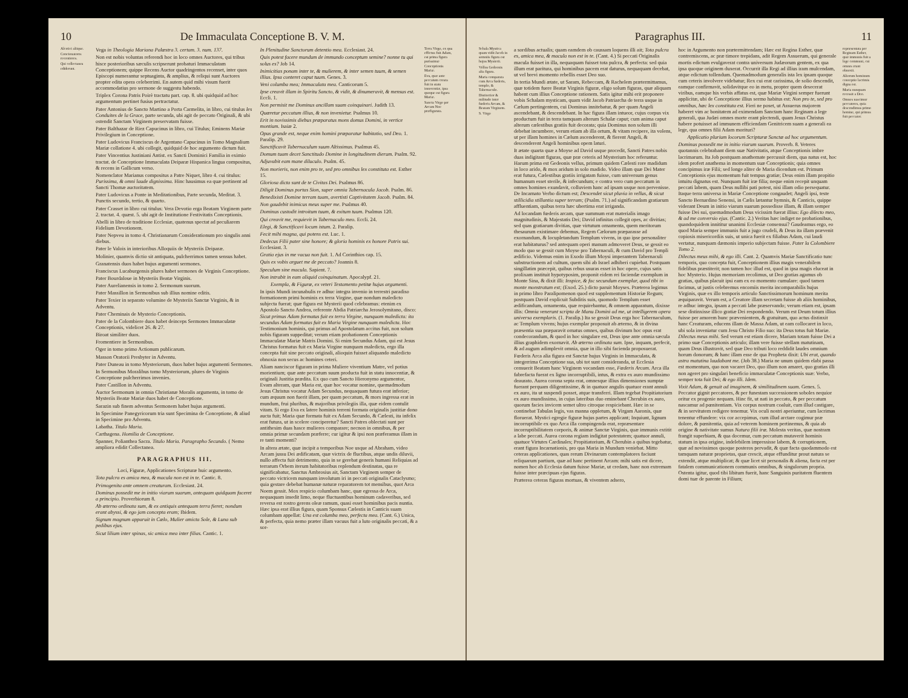10 De Immaculata Conceptione B. V. M.
Alcetici aliique.
Concionatores recentiores.
Qui collectanea ediderunt.
Vega in Theologia Mariana Palæstra 3. certam. 3. num. 137.
Non est nobis voluntas referendi hoc in loco omnes Auctores, qui tribus hisce posterioribus sæculis scripserunt probaturi Immaculatam Conceptionem; quippe Recens Auctor quadringentos recenset, inter quos Episcopi numerantur septuaginta, & amplius, & reliqui sunt Auctores propter edita opera celeberrimi. En autem quid mihi visum fuerit accommodatius pro sermone de suggestu habendo.
Triplex Corona Patris Poirè tractatu part. cap. 8. ubi quidquid ad hoc argumentum pertinet fusius pertractatur.
Pater Antonius de Sancto Martino a Porta Carmelita, in libro, cui titulus les Conduites de la Grace, parte secunda, ubi agit de peccato Originali, & ubi ostendit Sanctam Virginem preservatam fuisse.
Pater Balthazar de Riez Capucinus in libro, cui Titulus; Eminens Mariæ Privilegium in Conceptione.
Pater Ludovicus Franciscus de Argentano Capucinus in Tomo Magnalium Mariæ collatione 4. ubi collegit, quidquid de hoc argumento dictum fuit.
Pater Vincentius Justiniani Antist. ex Sancti Dominici Familia in eximio tractat. de Conceptione Immaculata Deiparæ Hispanica lingua compositus, & recens in Gallicum verso.
Nomenclator Marianus compositus a Patre Niquet, libro 4. cui titulus: Purissima, & omni laude dignissima. Hinc hausimus ea quæ pertinent ad Sancti Thomæ auctoritatem.
Pater Ludovicus a Ponte in Meditationibus, Parte secunda, Meditat. 3. Punctis secundo, tertio, & quarto.
Pater Crasset in libro cui titulus: Vera Devotio erga Beatam Virginem parte 2. tractat. 4. quæst. 5. ubi agit de Institutione Festivitatis Conceptionis.
Abelli in libro de traditione Ecclesiæ, quatenus spectat ad peculiarem Fidelium Devotionem.
Pater Nepveu in tomo 4. Christianarum Considerationum pro singulis anni diebus.
Pater le Valois in interioribus Alloquiis de Mysteriis Deiparæ.
Molinier, quamvis dictio sit antiquata, pulcherrimos tamen sensus habet.
Granatensis duos habet hujus argumenti sermones.
Franciscus Lucaburgensis plures habet sermones de Virginis Conceptione.
Pater Bourdaloue in Mysteriis Beatæ Virginis.
Pater Aurelianensis in tomo 2. Sermonum suorum.
Pater Massillon in Sermonibus sub illius nomine editis.
Pater Texier in separato volumine de Mysteriis Sanctæ Virginis, & in Adventu.
Pater Cheminais de Mysterio Conceptionis.
Pater de la Colombiere duos habet deinceps Sermones Immaculatæ Conceptionis, videlicet 26. & 27.
Biroat similiter duos.
Fromentiere in Sermonibus.
Oger in tomo primo Actionum publicarum.
Masson Oratorii Presbyter in Adventu.
Pater Duneau in tomo Mysteriorum, duos habet hujus argumenti Sermones.
In Sermonibus Moralibus tomo Mysteriorum, plures de Virginis Conceptione pulcherrimos invenies.
Pater Castillon in Adventu.
Auctor Sermonum in omnia Christianæ Moralis argumenta, in tomo de Mysteriis Beatæ Mariæ duos habet de Conceptione.
Sarazin sub finem adventus Sermonem habet hujus argumenti.
In Specimine Panegyricorum tria sunt Specimina de Conceptione, & aliud in Specimine pro Adventu.
Labatha. Titulo Maria.
Carthagena. Homilia de Conceptione.
Spanner, Polianthea Sacra. Titulo Maria. Paragrapho Secundo. ( Nemo ampliora edidit Collectanea.
PARAGRAPHUS III.
Loci, Figuræ, Applicationes Scripturæ huic argumento.
Tota pulcra es amica mea, & macula non est in te. Cantic. 8.
Primogenita ante omnem creaturam. Ecclesiast. 24.
Dominus possedit me in initio viarum suarum, antequam quidquam faceret a principio. Proverbiorum 8.
Ab æterno ordinata sum, & ex antiquis antequam terra fieret; nondum erant abyssi, & ego jam concepta eram; Ibidem.
Signum magnum apparuit in Cælo, Mulier amicta Sole, & Luna sub pedibus ejus.
Sicut lilium inter spinas, sic amica mea inter filias. Cantic. 1.
In Plenitudine Sanctorum detentio mea. Ecclesiast. 24.
Quis potest facere mundum de immundo conceptum semine? nonne tu qui solus es? Job 14.
Inimicitias ponam inter te, & mulierem, & inter semen tuum, & semen illius. Ipsa conteret caput tuum. Genes. 3.
Veni columba mea; Immaculata mea. Canticorum 5.
Ipse creavit illam in Spiritu Sancto, & vidit, & dinumeravit, & mensus est. Eccli. 1.
Non permisit me Dominus ancillam suam coinquinari. Judith 13.
Quæretur peccatum illius, & non invenietur. Psalmus 10.
Erit in novissimis diebus præparatus mons domus Domini, in vertice montium. Isaiæ 2.
Opus grande est, neque enim homini præparatur habitatio, sed Deo. 1. Paralip. 29.
Sanctificavit Tabernaculum suum Altissimus. Psalmus 45.
Domum tuam decet Sanctitudo Domine in longitudinem dierum. Psalm. 92.
Adjuvabit eam mane diluculo. Psalm. 45.
Non morieris, non enim pro te, sed pro omnibus lex constituta est. Esther 15.
Gloriosa dicta sunt de te Civitas Dei. Psalmus 86.
Diligit Dominus portas Sion, super omnia Tabernacula Jacob. Psalm. 86.
Benedixisti Domine terram tuam, avertisti Captivitatem Jacob. Psalm. 84.
Non gaudebit inimicus meus super me. Psalmus 40.
Dominus custodit introitum tuum, & exitum tuum. Psalmus 120.
Qui creavit me, requievit in Tabernaculo meo. Eccli. 24.
Elegi, & Sanctificavi locum istum. 2. Paralip.
Fecit mihi magna, qui potens est. Luc. 1.
Dedecus Filii pater sine honore; & gloria hominis ex honore Patris sui. Ecclesiast. 3.
Gratia ejus in me vacua non fuit. 1. Ad Corinthios cap. 15.
Quis ex vobis arguet me de peccato? Joannis 8.
Speculum sine macula. Sapient. 7.
Non intrabit in eam aliquid coinquinatum. Apocalypf. 21.
Exempla, & Figuræ, ex veteri Testamento petitæ hujus argumenti.
In ipsis Mundi incunabulis re adhuc integra invenio in terrestri paradiso formationem primi hominis ex terra Virgine, quæ nondum maledicto subjecta fuerat; quæ figura est Mysterii quod celebramus: etenim ex Apostolo Sancto Andrea, referente Abdia Patriarcha Jerosolymitano, disco: Sicut primus Adam formatus fuit ex terra Virgine, nunquam maledicta: ita secundus Adam formatus fuit ex Maria Virgine nunquam maledicta. Hoc Testimonium hominis, qui primus ad Apostolatum accitus fuit, non solum nobis figuram suppeditat; verum etiam probationem Conceptionis Immaculatæ Mariæ Matris Domini. Si enim Secundus Adam, qui est Jesus Christus formatus fuit ex Maria Virgine nunquam maledicta, ergo illa concepta fuit sine peccato originali, alioquin fuisset aliquando maledicto obnoxia non secus ac homines ceteri.
Aliam nanciscor figuram in prima Muliere viventium Matre, vel potius morientium; quæ ante peccatum suum producta fuit in statu innocentiæ, & originali Justitia prædita. Ex quo cum Sancto Hieronymo argumentor, Evam alteram, quæ Maria est, quæ hoc vocatur nomine, quemadmodum Jesus Christus vocatur Adam Secundus, nequaquam futura erat inferior; cum æquum non fuerit illam, per quam peccatum, & mors ingressa erat in mundum, frui pluribus, & majoribus privilegiis illa, quæ eidem contulit vitam. Si ergo Eva ex latere hominis terreni formata originalis justitiæ dono aucta fuit; Maria quæ formata fuit ex Adam Secundo, & Cælesti, ita infelix erat futura, ut in scelere conciperetur? Sancti Patres oblectati sunt per antithesim duas hasce mulieres comparare; necnon in omnibus, & per omnia primæ secundam præferre; cur igitur & ipsi non præferamus illam in re tanti momenti?
In altera ætate, quæ incipit a temporibus Noe usque ad Abraham, video Arcam jussu Dei ædificatam, quæ victrix de fluctibus, atque undis diluvii, nullo affecta fuit detrimento, quia in se gerebat generis humani Reliquias ad terrarum Orbem iterum habitatoribus replendum destinatas, qua re significabatur, Sanctus Ambrosius ait, Sanctam Virginem semper de peccato victricem nunquam involutum iri in peccati originalis Cataclysmo; quia gestare debebat humanæ naturæ reparatorem tot mensibus, quot Arca Noem gessit. Mox respicio columbam hanc, quæ egressa de Arca, nequaquam insedit limo, neque fluctuantibus hominum cadaveribus, sed reversa est rostro gerens oleæ ramum, quasi esset hominibus pacis nuntia. Hæc ipsa erat illius figura, quam Sponsus Cælestis in Canticis suam columbam appellat: Una est columba mea, perfecta mea. (Cant. 6.) Unica, & perfecta, quia nemo præter illam vacuus fuit a luto originalis peccati, & a sor-
Terra Virgo, ex qua effictus fuit Adam, est prima figura purissimæ Conceptionis Mariæ.
Eva, quæ ante peccatum creata fuit in statu innocentiæ, ipsa quoque est figura Mariæ.
Sancta Virgo per Arcam Noe præfigurata.
Paragraphus III. 11
Schala Mystica quam vidit Jacob in somniis figura est hujus Mysterii.
Vellus Gedeonis alia figura.
Maria comparata cum Arca fœderis, templo, & Tabernaculo.
Distinctior & militudo inter fœderis Arcam, & Beatam Virginem.
S. Virgo
a sordibus actualis; quam eamdem ob caussam loquens illi ait; Tota pulcra es, amica mea, & macula non est in te. (Cant. 4.) Si peccati Originalis macula fuisset in illa, nequaquam fuisset tota pulcra, & perfecta: sed quia illum erat paritura, qui hominibus pacem erat daturus, nequaquam decebat, ut vel brevi momento rebellis esset Deo suo.
In tertia Mundi ætate, ut Saram, Rebeccam, & Rachelem prætermittamus, quæ totidem fuere Beatæ Virginis figuræ, eligo solum figuras, quæ aliquam habent cum illius Conceptione rationem. Satis igitur mihi erit proponere vobis Schalam mysticam, quam vidit Jacob Patriarcha de terra usque in Cælum pertingentem, cui Dominus innitebatur, & per quam Angeli ascendebant, & descendebant. In hac figura illam intueor, cujus corpus vix productum fuit in terra tamquam alterum Schalæ caput; cum anima caput alterum cælestibus gratiis fuit decorata; quia Dominus non solum illi debebat incumbere, verum etiam ab illa ortum, & vitam recipere, ita volens, ut per illam homines in Cælum ascenderent, & fierent Angeli, & descenderent Angeli hominibus opem laturi.
It ætate quarta quæ a Moyse ad David usque procedit, Sancti Patres nobis duas indigitant figuras, quæ præ ceteris ad Mysterium hoc referuntur. Harum prima est Gedeonis vellus, primum quidem Cælesti rore madidum in loco arido, & mox aridum in solo madido. Video illam quæ Dei Mater erat futura, Cælestibus gratiis irrigatam fuisse, cum universum genus humanum esset sterile, & infecundum; e contra vero cum peccatum in omnes homines exundavit, colluviem hanc ad ipsam usque non pervenisse. De Incarnato Verbo dictum est; Descendet sicut pluvia in vellus, & sicut stillicidia stillantia super terram; (Psalm. 71.) ad significandam gratiarum affluentiam, quibus terra hæc ubertima erat irriganda.
Ad locandam fœderis arcam, quæ summum erat materialis imago magnitudinis, & Majestatis Dei; David infinitas collegit opes, ac divitias; sed quas gratiarum divitias, quæ virtutum ornamenta, quem meritorum thesaurum existimare debemus, Regem Cælorum præparasse ad exornandum, & locupletandum Templum vivens, in quo ipse personaliter erat habitaturus? sed antequam operi manum admoveret Deus, se gessit eo modo quo se gessit cum Moyse pro Tabernaculi, & cum David pro Templi ædificio. Videmus enim in Exodo illum Moysi imperantem Tabernaculi substructionem ad cultum, quem sibi ab Israel adhiberi cupiebat. Postquam singillatim præcepit, quibus rebus usuras esset in hoc opere, cujus satis prolixam instituit hypotyposim, proponit eidem rei faciendæ exemplum in Monte Sina, & dixit illi: Inspice, & fac secundum exemplar, quod tibi in monte monstratum est; (Exod. 25.) dicto paruit Moyses. Præterea legimus in primo libro Paralipomenon quod est supplementum Historiæ Regum; postquam David explicuit Subditis suis, quomodo Templum esset ædificandum, ornamenta, quæ requirebantur, & omnem apparatum, dixisse illis: Omnia venerunt scripta de Manu Domini ad me, ut intelligerem opera universa exemplaris. (1. Paralip.) Ita se gessit Deus erga hoc Tabernaculum, ac Templum vivens; hujus exemplar proposuit ab æterno, & in divina præsentia sua præparavit ornatus omnes, quibus divinum hoc opus erat condecorandum, & quod in hoc singulare est, Deus ipse ante omnia sæcula illius graphidem exornavit. Ab æterno ordinata sum. Ipse, inquam, perfecit, & ad augum adimplevit omnia, quæ in illo sibi facienda proposuerat.
Fœderis Arca alia figura est Sanctæ hujus Virginis in Immaculata, & integerrima Conceptione sua, ubi tot sunt consideranda, ut Ecclesia censuerit Beatam hanc Virginem vocandam esse, Fœderis Arcam. Arca illa fabrefacta fuerat ex ligno incorruptibili, intus, & extra ex auro mundissimo deaurato. Aurea corona septa erat, omnesque illius dimensiones sumptæ fuerant perquam diligentissime, & in quatuor angulis quatuor erant annuli ex auro, ita ut suspendi posset, atque transferri. Illam tegebat Propitiatorium ex auro mundissimo, in cujus lateribus duo eminebant Cherubin ex auro, quorum facies invicem semet ultro citroque respiciebant. Hæc in se continebat Tabulas legis, vas manna oppletum, & Virgam Aaronis, quæ floruerat. Mystici egregie figuræ hujus partes applicant; Inquiunt, lignum incorruptibile ex quo Arca illa compingenda erat, repræsentare incorruptibilitatem corporis, & animæ Sanctæ Virginis, quæ immunis extitit a labe peccati. Aurea corona regiam indigitat potestatem; quatuor annuli, quatuor Virtutes Cardinales; Propitiatorium, & Cherubin a quibus tegebatur, erant figura Incarnationis, pro qua Maria in Mundum veniebat. Mitto ceteras applicationes, quas rerum Divinarum contemplatores faciunt reliquarum partium, quæ ad hanc pertinent Arcam: mihi satis est dicere, nomen hoc ab Ecclesia datum fuisse Mariæ, ut credam, hanc non extremam fuisse inter præcipuas ejus figuras.
Præterea ceteras figuras mortuas, & viventem adsero,
hoc in Argumento non prætermittendam; Hæc est Regina Esther, quæ contremiscens, ac præ timore trepidans, adit Regem Assuerum, qui generale mortis edictum evulgaverat contra universum Judæorum gentem, ex qua ipsa quoque originem duxerat. Occurrit illa Regi ad illius iram mulcendam, atque edictum tollendum. Quemadmodum generalis ista lex ipsam quoque cum ceteris involvere videbatur; Rex cui erat carissima, de solio descendit, eamque confirmavit, solidavitque eo in metu, propter quem desecerat viribus, eamque his verbis affatus est, quæ Mariæ Virgini semper fuerunt applicitæ, ubi de Conceptione illius sermo habitus est: Non pro te, sed pro omnibus, hæc lex constituta est. Fieri ne poset, ut Assuerus majorem haberet vim ac bonitatem ad eximendam Sanctam hanc Reginam a lege generali, qua Judæi omnes morte erant plectendi, quam Jesus Christus habere potuisset ad immunem efficiendam Genitricem suam a generali ea lege, qua omnes filii Adam morituri?
Applicatio plurium locorum Scripturæ Sanctæ ad hoc argumentum.
Dominus possedit me in initio viarum suarum. Proverb. 8. Veteres quotannis celebrabant diem suæ Nativitatis, atque Conceptionis imbre lacrimarum. Ita Job postquam anathemate percussit diem, qua natus est, hoc idem profert anathema in momentum suæ Conceptionis; quia omnes concipimus iræ Filii; sed longe aliter de Maria dicendum est. Primum Conceptionis ejus momentum fuit tempus gratiæ; Deus enim illam propitio intuitu dignatus est. Nunquam fuit iræ filia; neque enim recepit unquam peccati labem, quam Deus nullibi pati potest, nisi illam odio persequatur. Itaque terra universa in Mariæ Conceptione congaudet; Angeli ipsi, teste Sancto Bernardino Senensi, in Cælis lætantur hymnis, & Canticis, quippe viderant Deum in initio viarum suarum possedisse illam, & illam semper fuisse Dei sui, quemadmodum Deus vicissim fuerat illius: Ego dilecto meo, & ad me conversio ejus. (Cantic. 2.) Veritas hæc indiget ne probationibus, quandoquidem innititur unanimi Ecclesiæ consensui? Gaudeamus ergo, eo quod Maria semper immunis fuit a jugo crudeli, & Deus ita illam prævenit copiosis misericordiis suis, ut unica fuerit ex filiabus Adam, cui laudi vertatur, nunquam dæmonis imperio subjectam fuisse. Pater la Colombiere Tomo 2.
Dilectus meus mihi, & ego illi. Cant. 2. Quamvis Mariæ Sanctificatio tunc temporis, quo concepta fuit, Conceptionem illius magis venerabilem fidelibus præstiterit; non tamen hoc illud est, quod in ipsa magis eluceat in hoc Mysterio. Hujus memoriam recolimus, ut Deo gratias agamus ob gratias, quibus placuit ipsi eam ex eo momento cumulare: quod tamen facimus, ut justis celebremus encomiis merita incomparabilis hujus Virginis, quæ ex illo temporis articulo Sanctissimorum hominum merita æquiparavit. Verum est, a Creatore illam secretam fuisse ab aliis hominibus, re adhuc integra, ipsam a peccati labe præservando; verum etiam est, ipsam sese distinxisse illico gratiæ Dei respondendo. Verum est Deum totum illius fuisse per amorem hunc prævenientem, & gratuitum, quo actus distinxit hanc Creaturam, educens illam de Massa Adam, ut eam collocaret in loco, ubi sola inveniatur cum Jesu Christo Filio suo: ita Deus totus fuit Mariæ. Dilectus meus mihi. Sed verum est etiam dicere, Mariam totam fuisse Dei a primo suæ Conceptionis articulo; illam vere fuisse stellam matutinam, quam Deus illustravit, sed quæ Deo tributi loco reddidit laudes omnium horum donorum; & hanc illam esse de qua Propheta dixit: Ubi erat, quando astra matutina laudabant me. (Job 38.) Maria ne unum quidem elabi passa est momentum, quo non vacaret Deo, quo illum non amaret, quo gratias illi non ageret pro singulari beneficio immaculatæ Conceptionis suæ: Verbo, semper tota fuit Dei; & ego illi. Idem.
Vixit Adam, & genuit ad imaginem, & similitudinem suam. Genes. 5. Peccator gignit peccatores, & per funestam successionem soboles nequior oritur ex progenie nequam. Hinc fit, ut nati in peccato, & per peccatum nascamur ad pœnitentiam. Vix corpus nostrum coaluit, cum illud castigare, & in servitutem redigere tenemur. Vix oculi nostri aperiuntur, cum lacrimas tenentur effundere: vix cor accepimus, cum illud arctare cogimur præ dolore, & pœnitentia, quia ad veterem hominem pertinemus, & quia ab origine & nativitate sumus Natura filii iræ. Molesta veritas, quæ nostram frangit superbiam, & qua docemur, cum peccatum mutaverit hominis statum in ipsa origine, indelebilem impressisse labem, & corruptionem, quæ ad novissimos quoque posteros pervadit, & quæ facta quodammodo est tamquam naturæ proprietas, quæ crescit, atque effunditur prout natura se extendit, atque multiplicat; & quæ licet sit personalis & aliena, facta est per fatalem communicationem communis omnibus, & singulorum propria. Ostenta igitur, quod tibi libitum fuerit, hanc Sanguinis puritatem fluentem domi tuæ de parente in Filium;
repræsentata per Reginam Esther, quæ immunis fuit a lege communi, cui omnes erant obnoxii.
Aliorum hominum conceptio lacrimis digna est.
Maria nunquam recessit a Deo.
Omnes nascimur peccatores, quia descendimus primo homine, qui primus fuit peccator.